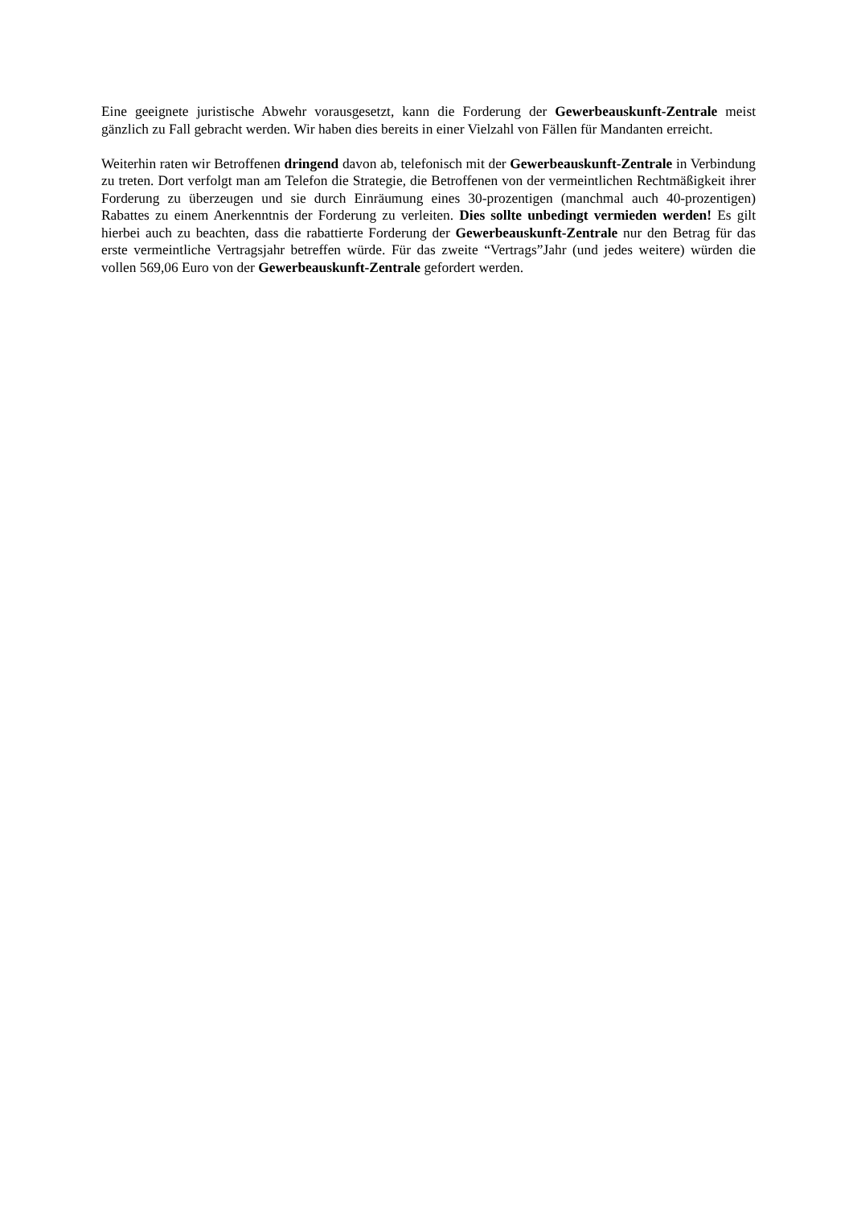Eine geeignete juristische Abwehr vorausgesetzt, kann die Forderung der Gewerbeauskunft-Zentrale meist gänzlich zu Fall gebracht werden. Wir haben dies bereits in einer Vielzahl von Fällen für Mandanten erreicht.
Weiterhin raten wir Betroffenen dringend davon ab, telefonisch mit der Gewerbeauskunft-Zentrale in Verbindung zu treten. Dort verfolgt man am Telefon die Strategie, die Betroffenen von der vermeintlichen Rechtmäßigkeit ihrer Forderung zu überzeugen und sie durch Einräumung eines 30-prozentigen (manchmal auch 40-prozentigen) Rabattes zu einem Anerkenntnis der Forderung zu verleiten. Dies sollte unbedingt vermieden werden! Es gilt hierbei auch zu beachten, dass die rabattierte Forderung der Gewerbeauskunft-Zentrale nur den Betrag für das erste vermeintliche Vertragsjahr betreffen würde. Für das zweite “Vertrags”Jahr (und jedes weitere) würden die vollen 569,06 Euro von der Gewerbeauskunft-Zentrale gefordert werden.